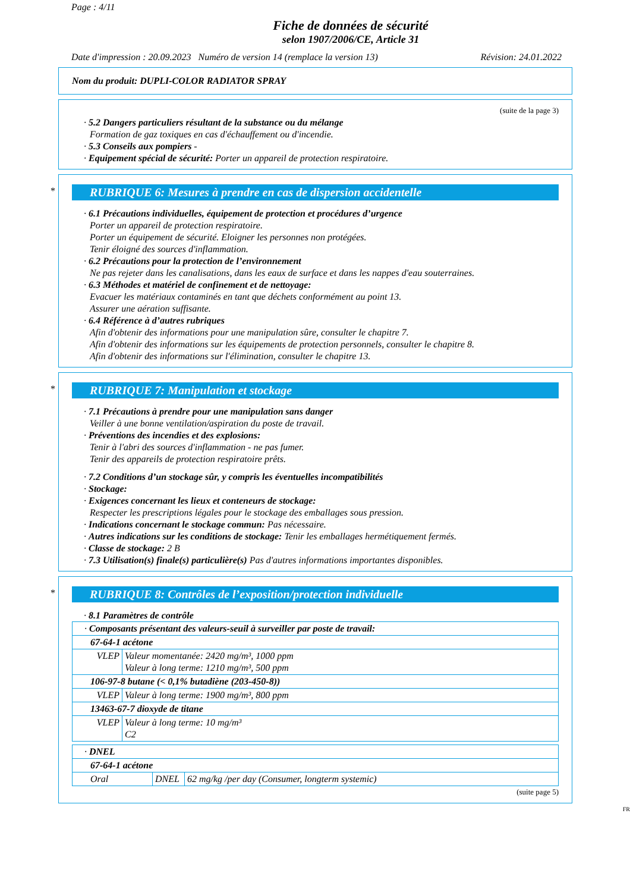Page : 4/11
Fiche de données de sécurité
selon 1907/2006/CE, Article 31
Date d'impression : 20.09.2023 Numéro de version 14 (remplace la version 13) Révision: 24.01.2022
Nom du produit: DUPLI-COLOR RADIATOR SPRAY
(suite de la page 3)
· 5.2 Dangers particuliers résultant de la substance ou du mélange
Formation de gaz toxiques en cas d'échauffement ou d'incendie.
· 5.3 Conseils aux pompiers -
· Equipement spécial de sécurité: Porter un appareil de protection respiratoire.
*
RUBRIQUE 6: Mesures à prendre en cas de dispersion accidentelle
· 6.1 Précautions individuelles, équipement de protection et procédures d’urgence
Porter un appareil de protection respiratoire.
Porter un équipement de sécurité. Eloigner les personnes non protégées.
Tenir éloigné des sources d'inflammation.
· 6.2 Précautions pour la protection de l’environnement
Ne pas rejeter dans les canalisations, dans les eaux de surface et dans les nappes d'eau souterraines.
· 6.3 Méthodes et matériel de confinement et de nettoyage:
Evacuer les matériaux contaminés en tant que déchets conformément au point 13.
Assurer une aération suffisante.
· 6.4 Référence à d’autres rubriques
Afin d'obtenir des informations pour une manipulation sûre, consulter le chapitre 7.
Afin d'obtenir des informations sur les équipements de protection personnels, consulter le chapitre 8.
Afin d'obtenir des informations sur l'élimination, consulter le chapitre 13.
*
RUBRIQUE 7: Manipulation et stockage
· 7.1 Précautions à prendre pour une manipulation sans danger
Veiller à une bonne ventilation/aspiration du poste de travail.
· Préventions des incendies et des explosions:
Tenir à l'abri des sources d'inflammation - ne pas fumer.
Tenir des appareils de protection respiratoire prêts.
· 7.2 Conditions d’un stockage sûr, y compris les éventuelles incompatibilités
· Stockage:
· Exigences concernant les lieux et conteneurs de stockage:
Respecter les prescriptions légales pour le stockage des emballages sous pression.
· Indications concernant le stockage commun: Pas nécessaire.
· Autres indications sur les conditions de stockage: Tenir les emballages hermétiquement fermés.
· Classe de stockage: 2 B
· 7.3 Utilisation(s) finale(s) particulière(s) Pas d'autres informations importantes disponibles.
*
RUBRIQUE 8: Contrôles de l’exposition/protection individuelle
· 8.1 Paramètres de contrôle
| · Composants présentant des valeurs-seuil à surveiller par poste de travail: | |
| 67-64-1 acétone | |
| VLEP | Valeur momentanée: 2420 mg/m³, 1000 ppm Valeur à long terme: 1210 mg/m³, 500 ppm |
| 106-97-8 butane (< 0,1% butadiène (203-450-8)) | |
| VLEP | Valeur à long terme: 1900 mg/m³, 800 ppm |
| 13463-67-7 dioxyde de titane | |
| VLEP | Valeur à long terme: 10 mg/m³ C2 |
| · DNEL | | |
| 67-64-1 acétone | | |
| Oral | DNEL | 62 mg/kg /per day (Consumer, longterm systemic) |
(suite page 5)
FR